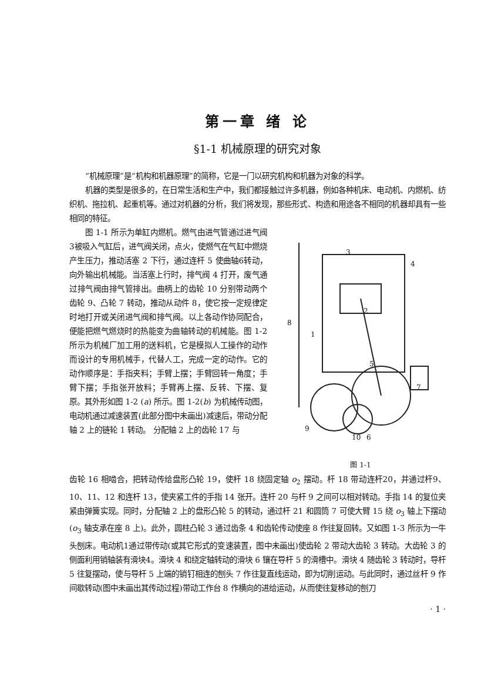第一章 绪 论
§1-1 机械原理的研究对象
“机械原理”是“机构和机器原理”的简称，它是一门以研究机构和机器为对象的科学。
机器的类型是很多的，在日常生活和生产中，我们都接触过许多机器，例如各种机床、电动机、内燃机、纺织机、拖拉机、起重机等。通过对机器的分析，我们将发现，那些形式、构造和用途各不相同的机器却具有一些相同的特征。
图 1-1 所示为单缸内燃机。燃气由进气管通过进气阀3被吸入气缸后，进气阀关闭，点火，使燃气在气缸中燃烧产生压力，推动活塞 2 下行，通过连杆 5 使曲轴6转动，向外输出机械能。当活塞上行时，排气阀 4 打开，废气通过排气阀由排气管排出。曲柄上的齿轮 10 分别带动两个齿轮 9、凸轮 7 转动，推动从动件 8，使它按一定规律定时地打开或关闭进气阀和排气阀。以上各动作协同配合，便能把燃气燃烧时的热能变为曲轴转动的机械能。图 1-2 所示为机械厂加工用的送料机，它是模拟人工操作的动作而设计的专用机械手，代替人工，完成一定的动作。它的动作顺序是：手指夹料；手臂上摆；手臂回转一角度；手臂下摆；手指张开放料；手臂再上摆、反转、下摆、复原。其外形如图 1-2 (a) 所示。图 1-2(b) 为机械传动图，电动机通过减速装置(此部分图中未画出)减速后，带动分配轴 2 上的链轮 1 转动。 分配轴 2 上的齿轮 17 与
3
4
8
1
2
5
7
10
6
9
图 1-1
齿轮 16 相啮合，把转动传给盘形凸轮 19，使杆 18 绕固定轴 o<sub>2</sub> 摆动。杆 18 带动连杆20，并通过杆9、10、11、12 和连杆 13，使夹紧工件的手指 14 张开。连杆 20 与杆 9 之间可以相对转动。手指 14 的复位夹紧由弹簧实现。同时，分配轴 2 上的盘形凸轮 5 的转动，通过杆 21 和圆筒 7 可使大臂 15 绕 o<sub>3</sub> 轴上下摆动(o<sub>3</sub> 轴支承在座 8 上)。此外，圆柱凸轮 3 通过齿条 4 和齿轮传动使座 8 作往复回转。又如图 1-3 所示为一牛头刨床。电动机1通过带传动(或其它形式的变速装置，图中未画出)使齿轮 2 带动大齿轮 3 转动。大齿轮 3 的侧面利用销轴装有滑块4。滑块 4 和绕定轴转动的滑块 6 镶在导杆 5 的滑槽中。滑块 4 随齿轮 3 转动时，导杆 5 往复摆动，使与导杆 5 上端的销钉相连的刨头 7 作往复直线运动，即为切削运动。与此同时，通过丝杆 9 作间歇转动(图中未画出其传动过程)带动工作台 8 作横向的进给运动，从而使往复移动的刨刀
· 1 ·